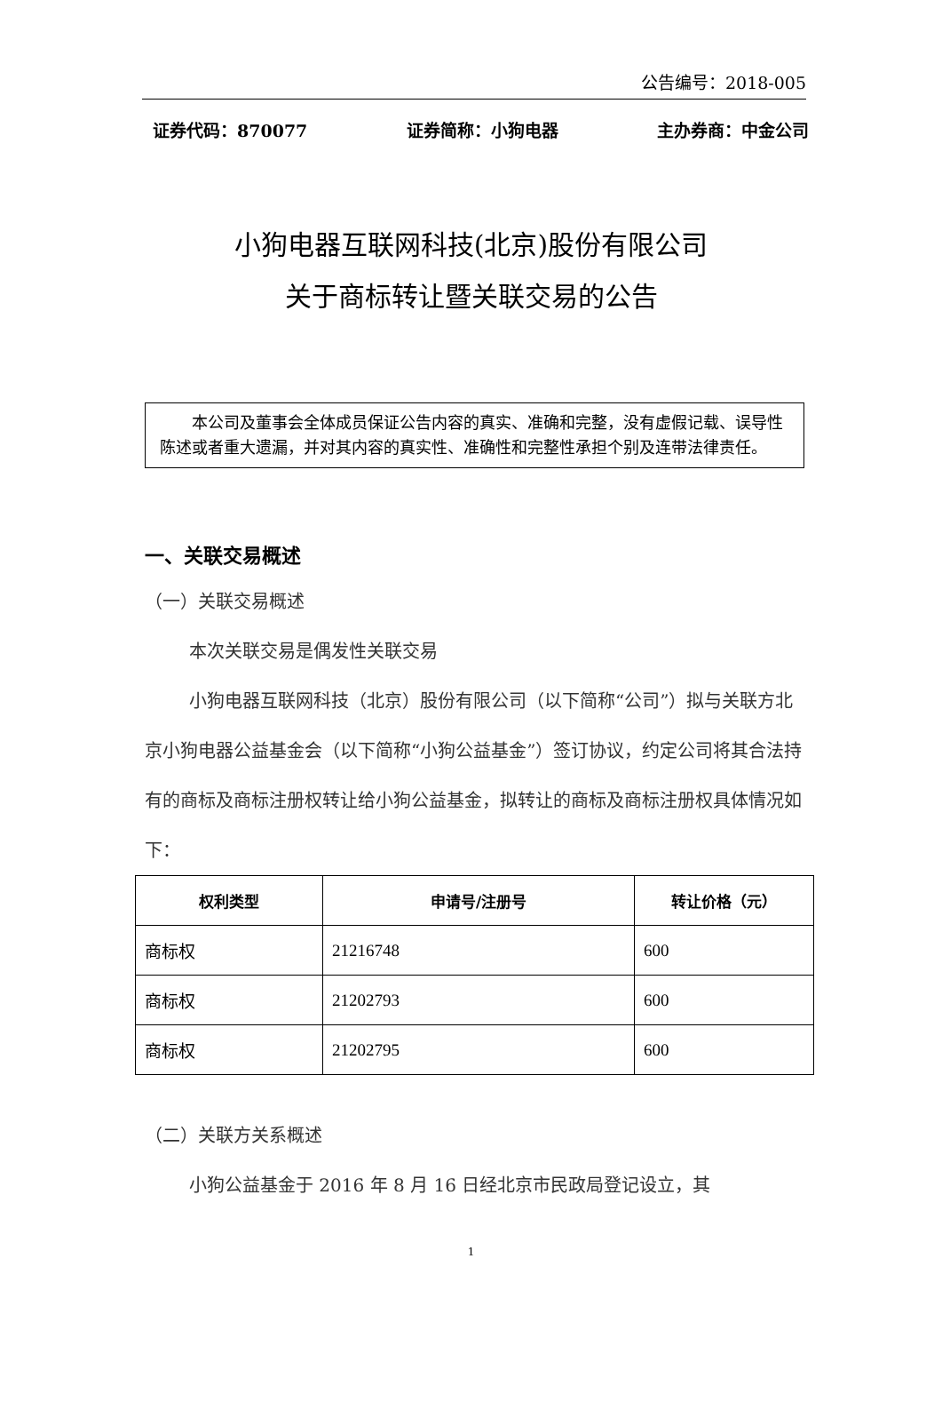公告编号：2018-005
证券代码：870077 证券简称：小狗电器 主办券商：中金公司
小狗电器互联网科技(北京)股份有限公司
关于商标转让暨关联交易的公告
本公司及董事会全体成员保证公告内容的真实、准确和完整，没有虚假记载、误导性陈述或者重大遗漏，并对其内容的真实性、准确性和完整性承担个别及连带法律责任。
一、关联交易概述
（一）关联交易概述
本次关联交易是偶发性关联交易
小狗电器互联网科技（北京）股份有限公司（以下简称“公司”）拟与关联方北京小狗电器公益基金会（以下简称“小狗公益基金”）签订协议，约定公司将其合法持有的商标及商标注册权转让给小狗公益基金，拟转让的商标及商标注册权具体情况如下：
| 权利类型 | 申请号/注册号 | 转让价格（元） |
| --- | --- | --- |
| 商标权 | 21216748 | 600 |
| 商标权 | 21202793 | 600 |
| 商标权 | 21202795 | 600 |
（二）关联方关系概述
小狗公益基金于 2016 年 8 月 16 日经北京市民政局登记设立，其
1